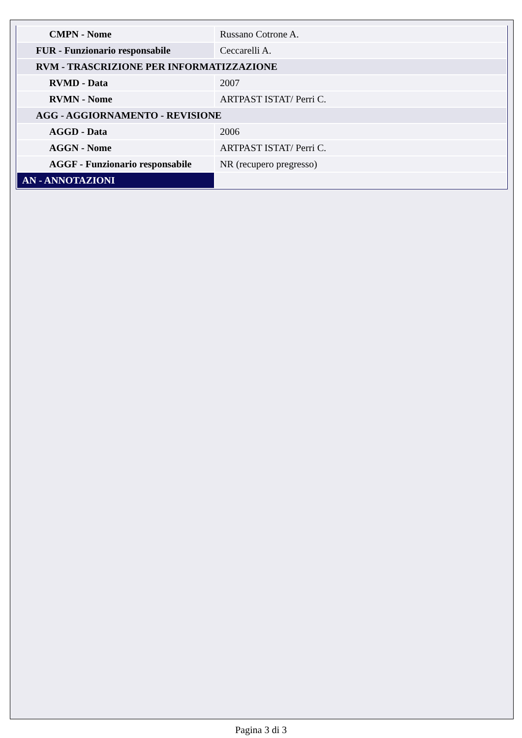| CMPN - Nome | Russano Cotrone A. |
| FUR - Funzionario responsabile | Ceccarelli A. |
| RVM - TRASCRIZIONE PER INFORMATIZZAZIONE | |
| RVMD - Data | 2007 |
| RVMN - Nome | ARTPAST ISTAT/ Perri C. |
| AGG - AGGIORNAMENTO - REVISIONE | |
| AGGD - Data | 2006 |
| AGGN - Nome | ARTPAST ISTAT/ Perri C. |
| AGGF - Funzionario responsabile | NR (recupero pregresso) |
| AN - ANNOTAZIONI | |
Pagina 3 di 3